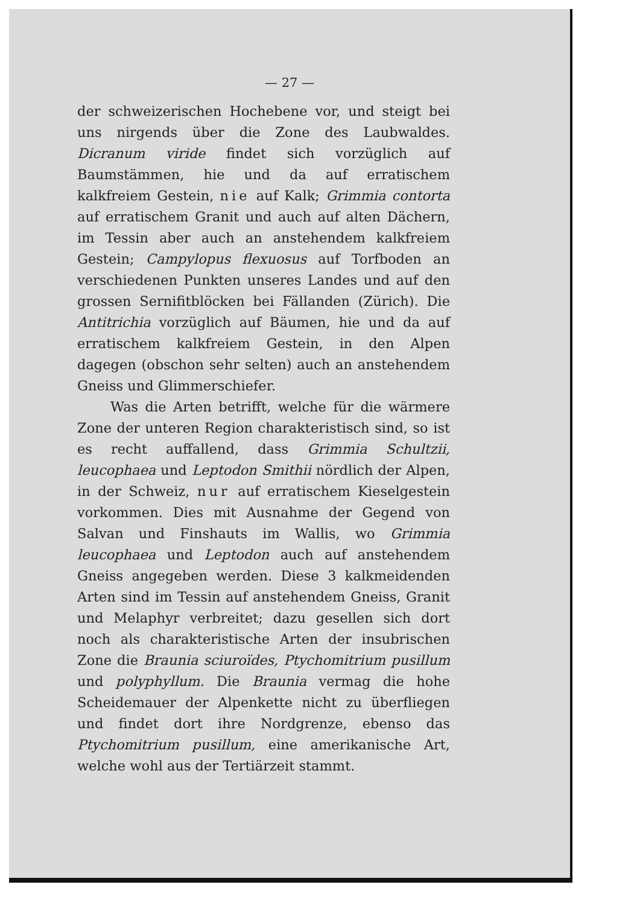— 27 —
der schweizerischen Hochebene vor, und steigt bei uns nirgends über die Zone des Laubwaldes. Dicranum viride findet sich vorzüglich auf Baumstämmen, hie und da auf erratischem kalkfreiem Gestein, nie auf Kalk; Grimmia contorta auf erratischem Granit und auch auf alten Dächern, im Tessin aber auch an anstehendem kalkfreiem Gestein; Campylopus flexuosus auf Torfboden an verschiedenen Punkten unseres Landes und auf den grossen Sernifitblöcken bei Fällanden (Zürich). Die Antitrichia vorzüglich auf Bäumen, hie und da auf erratischem kalkfreiem Gestein, in den Alpen dagegen (obschon sehr selten) auch an anstehendem Gneiss und Glimmerschiefer.
Was die Arten betrifft, welche für die wärmere Zone der unteren Region charakteristisch sind, so ist es recht auffallend, dass Grimmia Schultzii, leucophaea und Leptodon Smithii nördlich der Alpen, in der Schweiz, nur auf erratischem Kieselgestein vorkommen. Dies mit Ausnahme der Gegend von Salvan und Finshauts im Wallis, wo Grimmia leucophaea und Leptodon auch auf anstehendem Gneiss angegeben werden. Diese 3 kalkmeidenden Arten sind im Tessin auf anstehendem Gneiss, Granit und Melaphyr verbreitet; dazu gesellen sich dort noch als charakteristische Arten der insubrischen Zone die Braunia sciuroïdes, Ptychomitrium pusillum und polyphyllum. Die Braunia vermag die hohe Scheidemauer der Alpenkette nicht zu überfliegen und findet dort ihre Nordgrenze, ebenso das Ptychomitrium pusillum, eine amerikanische Art, welche wohl aus der Tertiärzeit stammt.